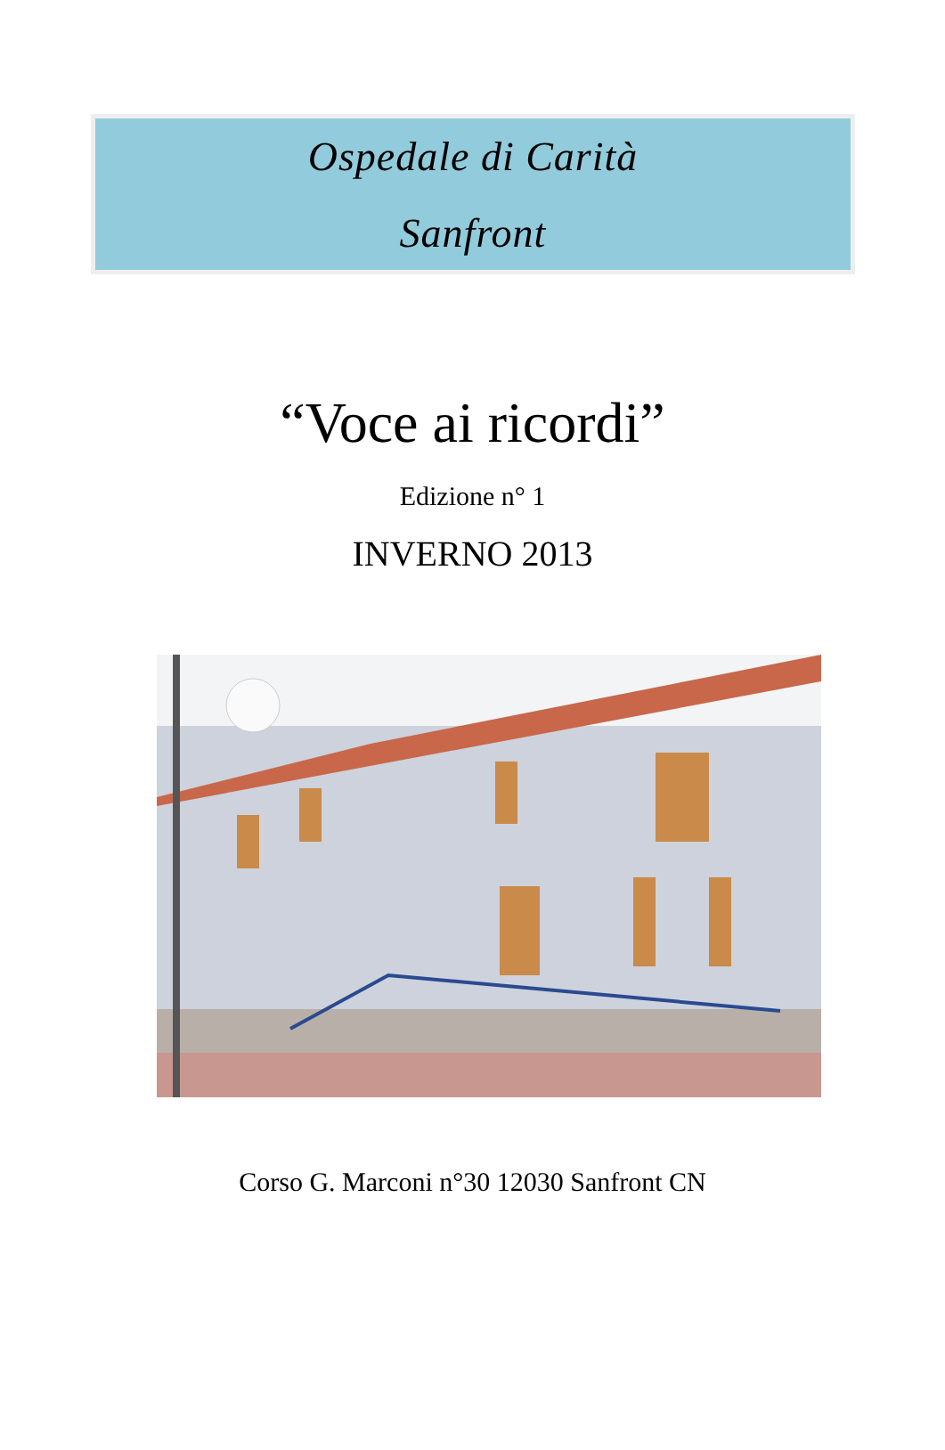Ospedale di Carità
Sanfront
“Voce ai ricordi”
Edizione n° 1
INVERNO 2013
Corso G. Marconi n°30 12030 Sanfront CN